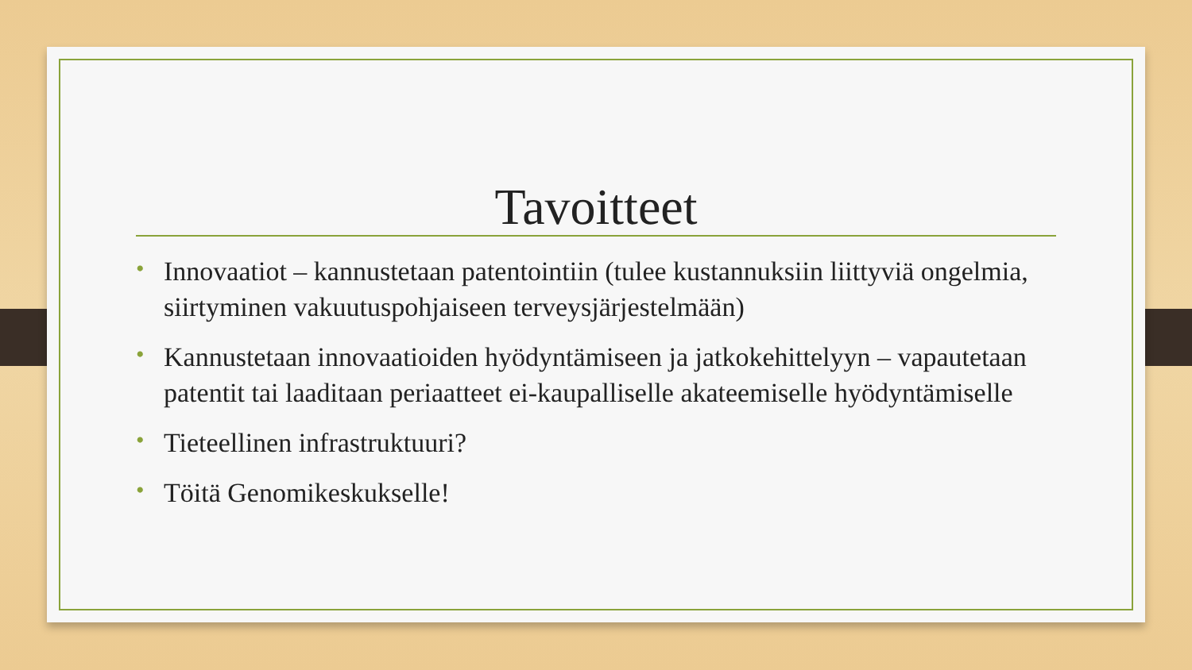Tavoitteet
• Innovaatiot – kannustetaan patentointiin (tulee kustannuksiin liittyviä ongelmia, siirtyminen vakuutuspohjaiseen terveysjärjestelmään)
• Kannustetaan innovaatioiden hyödyntämiseen ja jatkokehittelyyn – vapautetaan patentit tai laaditaan periaatteet ei-kaupalliselle akateemiselle hyödyntämiselle
• Tieteellinen infrastruktuuri?
• Töitä Genomikeskukselle!